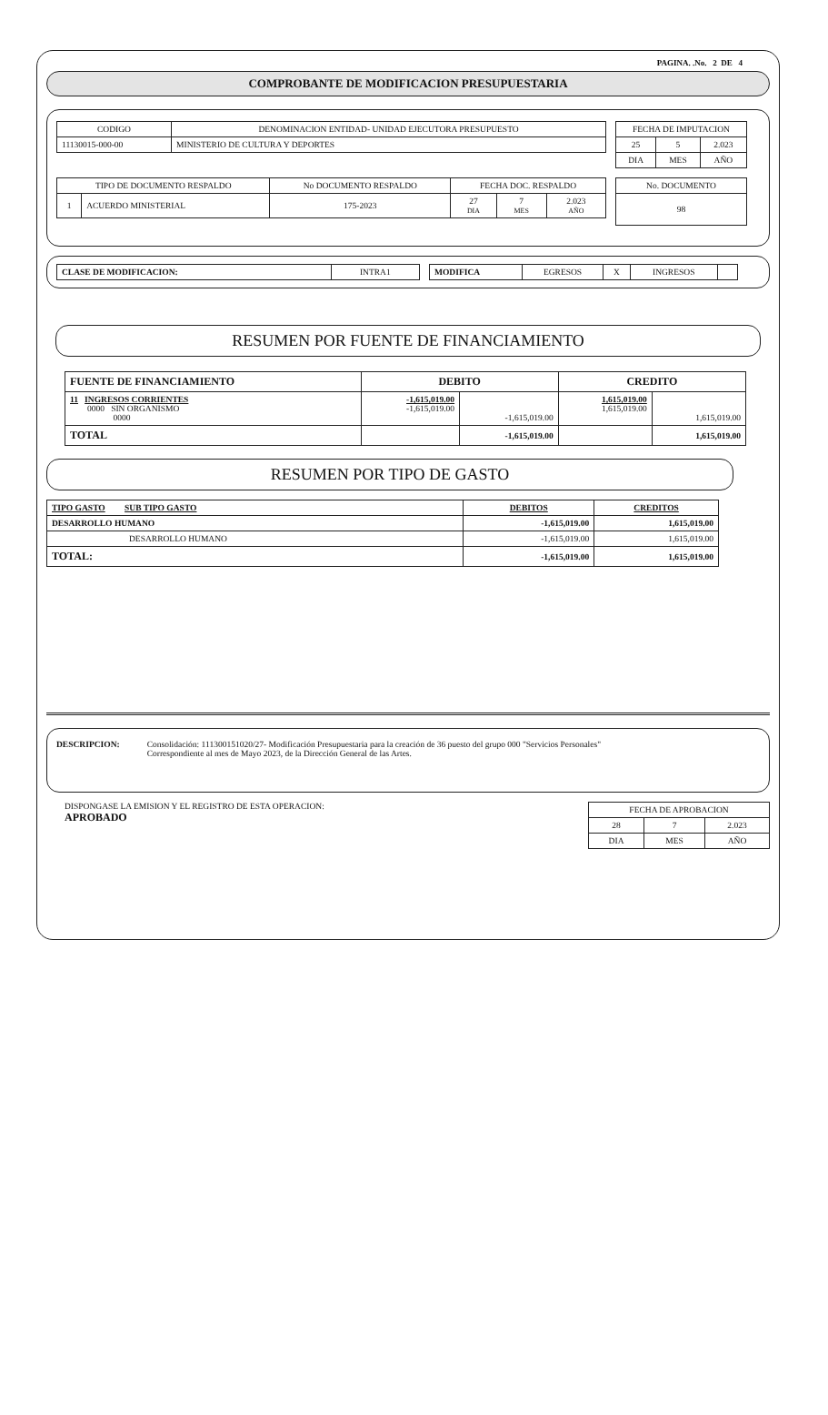PAGINA. .No. 2 DE 4
COMPROBANTE DE MODIFICACION PRESUPUESTARIA
| CODIGO | DENOMINACION ENTIDAD- UNIDAD EJECUTORA PRESUPUESTO |
| --- | --- |
| 11130015-000-00 | MINISTERIO DE CULTURA Y DEPORTES |
| FECHA DE IMPUTACION | | |
| --- | --- | --- |
| 25 | 5 | 2.023 |
| DIA | MES | AÑO |
| TIPO DE DOCUMENTO RESPALDO | | No DOCUMENTO RESPALDO | FECHA DOC. RESPALDO | | |
| --- | --- | --- | --- | --- | --- |
| 1 | ACUERDO MINISTERIAL | 175-2023 | 27 DIA | 7 MES | 2.023 AÑO |
| No. DOCUMENTO |
| --- |
| 98 |
| CLASE DE MODIFICACION: | INTRA1 |
| MODIFICA | EGRESOS | X | INGRESOS | |
RESUMEN POR FUENTE DE FINANCIAMIENTO
| FUENTE DE FINANCIAMIENTO | DEBITO | | CREDITO | |
| --- | --- | --- | --- | --- |
| 11 INGRESOS CORRIENTES 0000 SIN ORGANISMO 0000 | -1,615,019.00 -1,615,019.00 | -1,615,019.00 | 1,615,019.00 1,615,019.00 | 1,615,019.00 |
| TOTAL | | -1,615,019.00 | | 1,615,019.00 |
RESUMEN POR TIPO DE GASTO
| TIPO GASTO SUB TIPO GASTO | DEBITOS | CREDITOS |
| DESARROLLO HUMANO | -1,615,019.00 | 1,615,019.00 |
| DESARROLLO HUMANO | -1,615,019.00 | 1,615,019.00 |
| TOTAL: | -1,615,019.00 | 1,615,019.00 |
DESCRIPCION: Consolidación: 111300151020/27- Modificación Presupuestaria para la creación de 36 puesto del grupo 000 "Servicios Personales"
Correspondiente al mes de Mayo 2023, de la Dirección General de las Artes.
DISPONGASE LA EMISION Y EL REGISTRO DE ESTA OPERACION:
APROBADO
| FECHA DE APROBACION | | |
| --- | --- | --- |
| 28 | 7 | 2.023 |
| DIA | MES | AÑO |